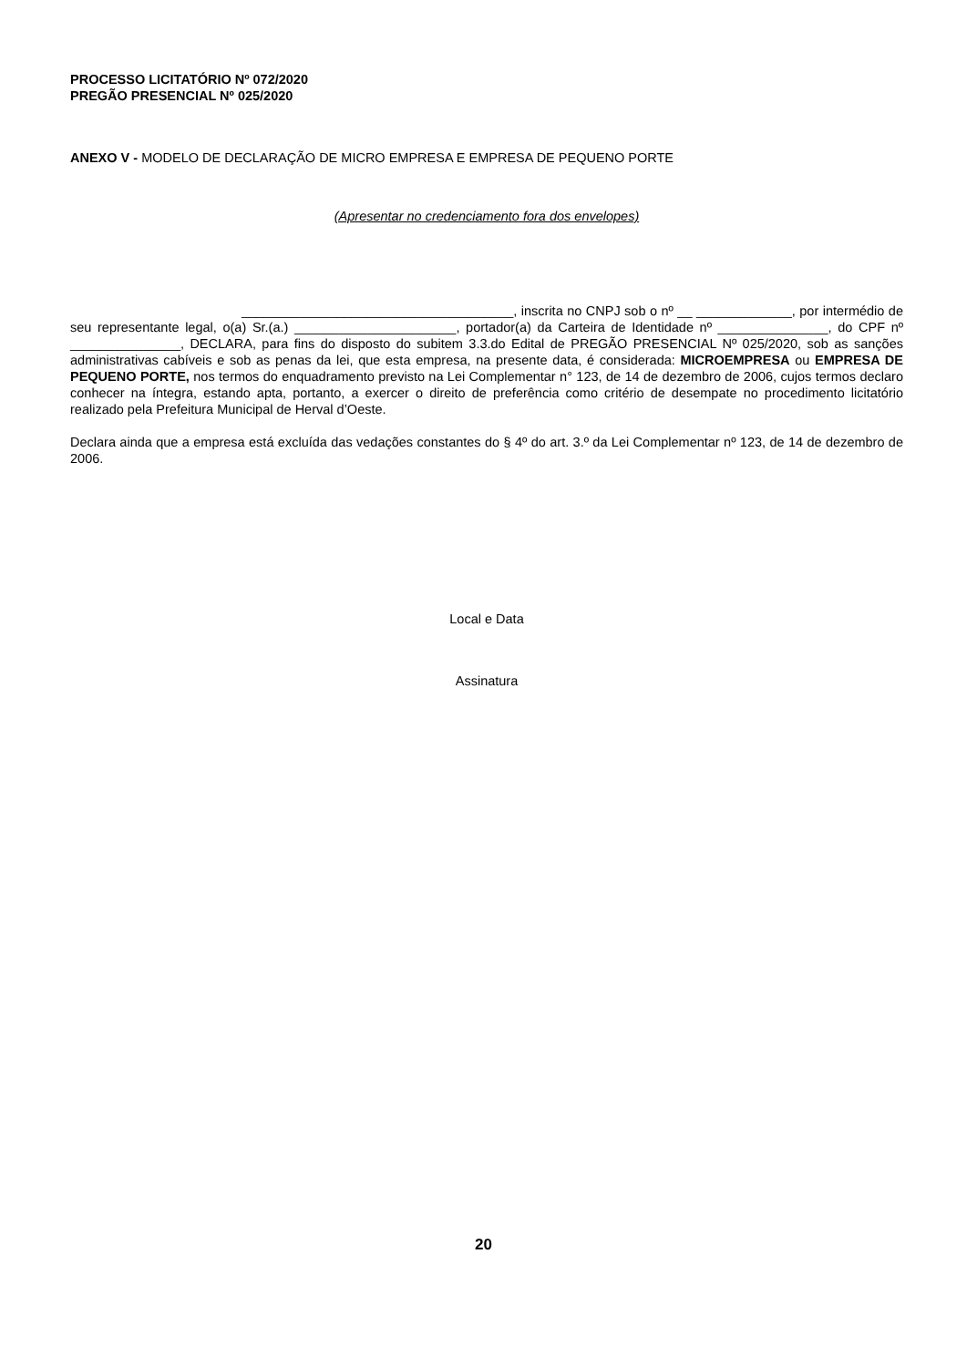PROCESSO LICITATÓRIO Nº 072/2020
PREGÃO PRESENCIAL Nº 025/2020
ANEXO V - MODELO DE DECLARAÇÃO DE MICRO EMPRESA E EMPRESA DE PEQUENO PORTE
(Apresentar no credenciamento fora dos envelopes)
_____________________________________, inscrita no CNPJ sob o nº __ _____________, por intermédio de seu representante legal, o(a) Sr.(a.) ______________________, portador(a) da Carteira de Identidade nº _______________, do CPF nº _______________, DECLARA, para fins do disposto do subitem 3.3.do Edital de PREGÃO PRESENCIAL Nº 025/2020, sob as sanções administrativas cabíveis e sob as penas da lei, que esta empresa, na presente data, é considerada: MICROEMPRESA ou EMPRESA DE PEQUENO PORTE, nos termos do enquadramento previsto na Lei Complementar n° 123, de 14 de dezembro de 2006, cujos termos declaro conhecer na íntegra, estando apta, portanto, a exercer o direito de preferência como critério de desempate no procedimento licitatório realizado pela Prefeitura Municipal de Herval d’Oeste.
Declara ainda que a empresa está excluída das vedações constantes do § 4º do art. 3.º da Lei Complementar nº 123, de 14 de dezembro de 2006.
Local e Data
Assinatura
20